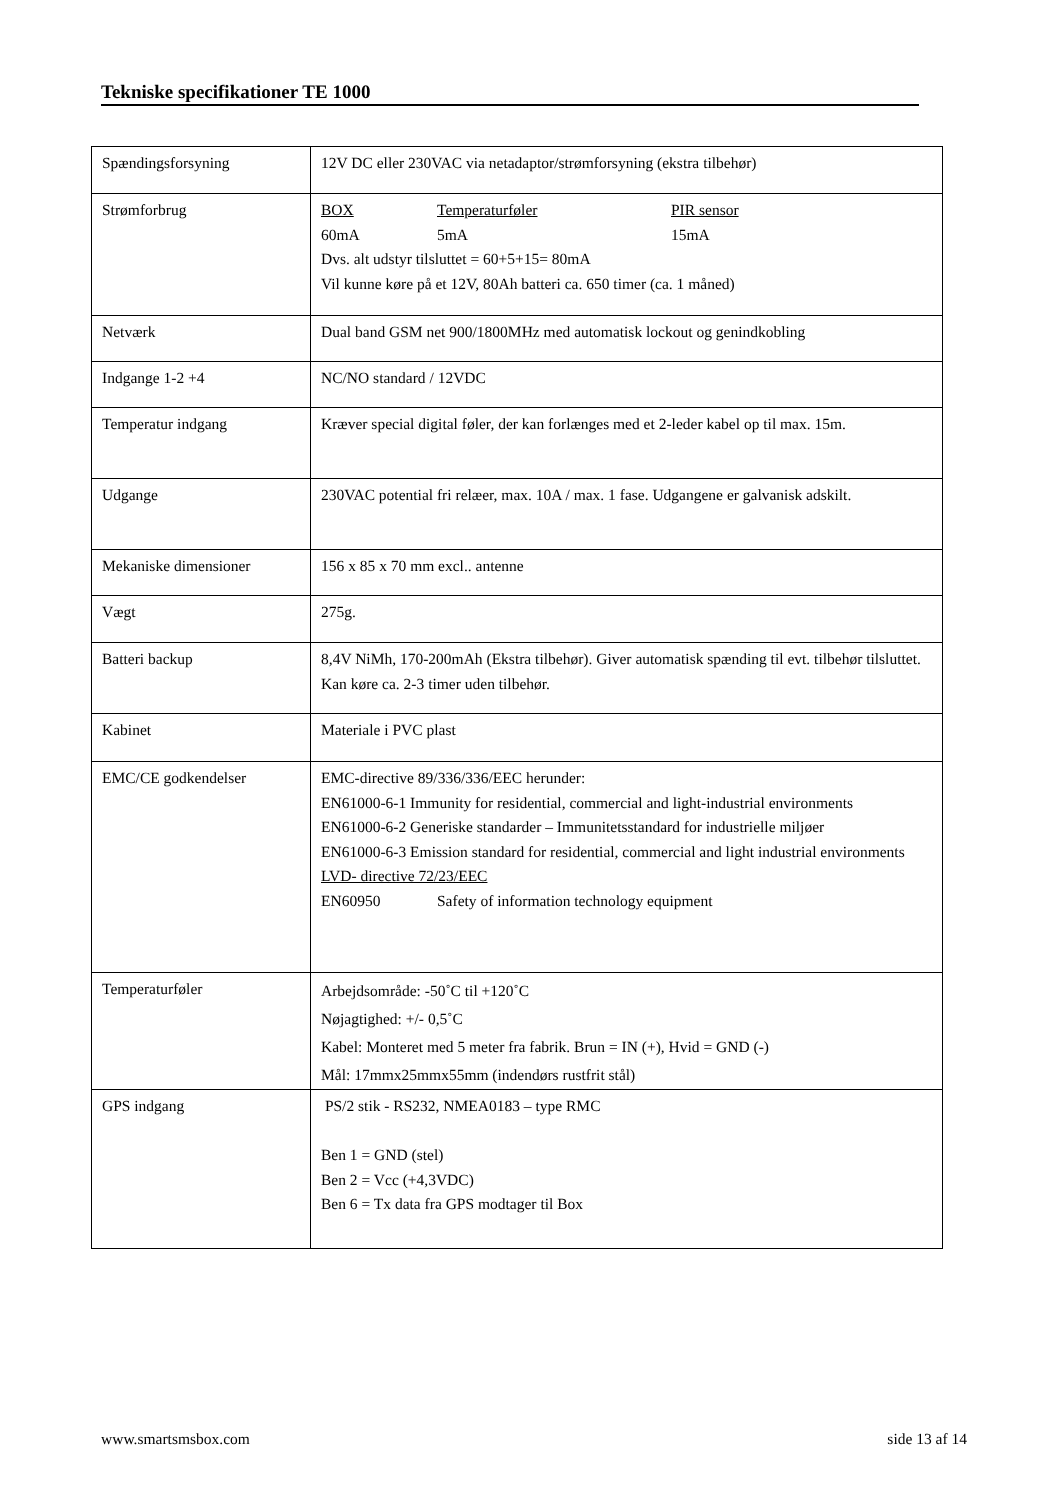Tekniske specifikationer TE 1000
| Spændingsforsyning | 12V DC eller 230VAC via netadaptor/strømforsyning (ekstra tilbehør) |
| Strømforbrug | BOX Temperaturføler PIR sensor 60mA 5mA 15mA Dvs. alt udstyr tilsluttet = 60+5+15= 80mA Vil kunne køre på et 12V, 80Ah batteri ca. 650 timer (ca. 1 måned) |
| Netværk | Dual band GSM net 900/1800MHz med automatisk lockout og genindkobling |
| Indgange 1-2 +4 | NC/NO standard / 12VDC |
| Temperatur indgang | Kræver special digital føler, der kan forlænges med et 2-leder kabel op til max. 15m. |
| Udgange | 230VAC potential fri relæer, max. 10A / max. 1 fase. Udgangene er galvanisk adskilt. |
| Mekaniske dimensioner | 156 x 85 x 70 mm excl.. antenne |
| Vægt | 275g. |
| Batteri backup | 8,4V NiMh, 170-200mAh (Ekstra tilbehør). Giver automatisk spænding til evt. tilbehør tilsluttet. Kan køre ca. 2-3 timer uden tilbehør. |
| Kabinet | Materiale i PVC plast |
| EMC/CE godkendelser | EMC-directive 89/336/336/EEC herunder: EN61000-6-1 Immunity for residential, commercial and light-industrial environments EN61000-6-2 Generiske standarder – Immunitetsstandard for industrielle miljøer EN61000-6-3 Emission standard for residential, commercial and light industrial environments LVD- directive 72/23/EEC EN60950 Safety of information technology equipment |
| Temperaturføler | Arbejdsområde: -50˚C til +120˚C Nøjagtighed: +/- 0,5˚C Kabel: Monteret med 5 meter fra fabrik. Brun = IN (+), Hvid = GND (-) Mål: 17mmx25mmx55mm (indendørs rustfrit stål) |
| GPS indgang | PS/2 stik - RS232, NMEA0183 – type RMC Ben 1 = GND (stel) Ben 2 = Vcc (+4,3VDC) Ben 6 = Tx data fra GPS modtager til Box |
www.smartsmsbox.com side 13 af 14